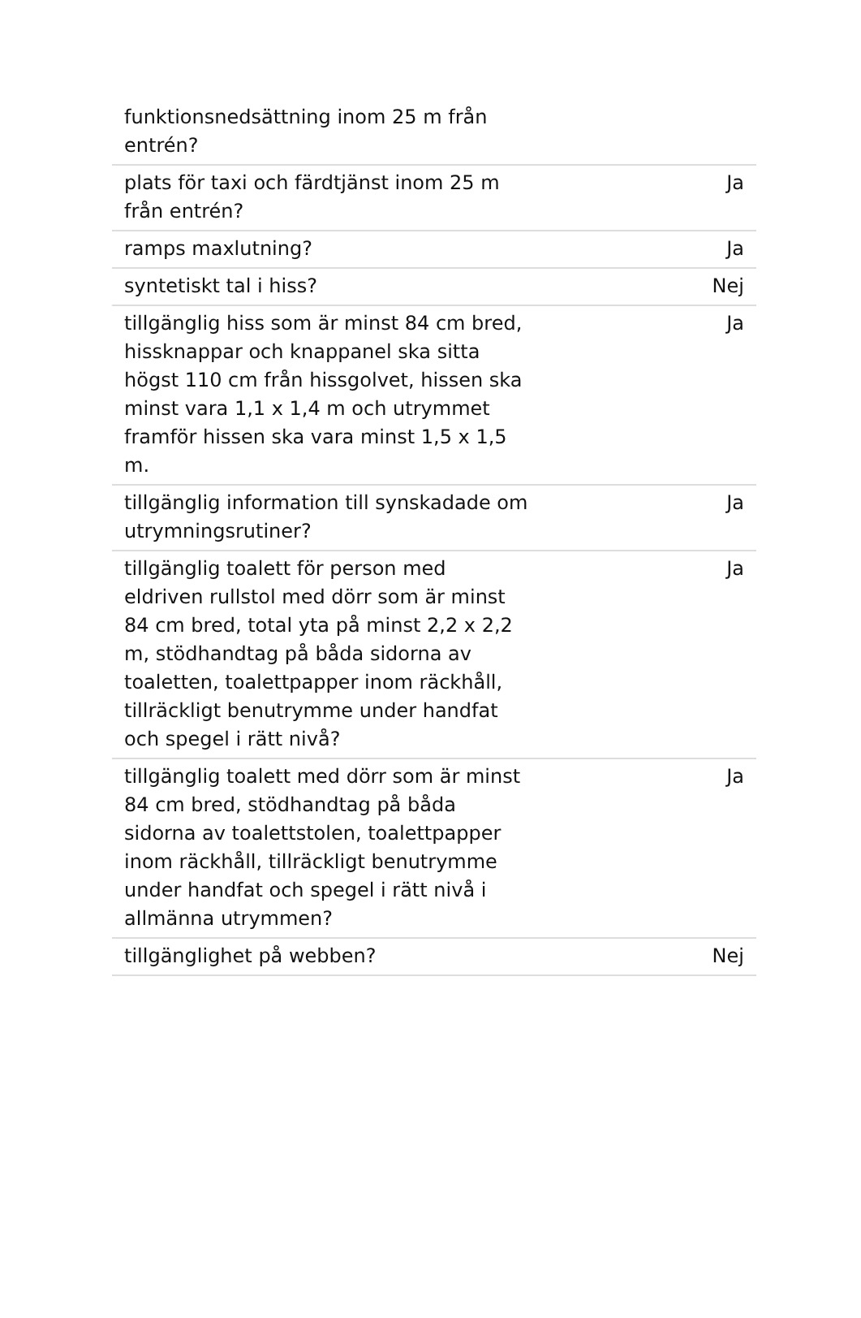| funktionsnedsättning inom 25 m från entrén? | |
| plats för taxi och färdtjänst inom 25 m från entrén? | Ja |
| ramps maxlutning? | Ja |
| syntetiskt tal i hiss? | Nej |
| tillgänglig hiss som är minst 84 cm bred, hissknappar och knappanel ska sitta högst 110 cm från hissgolvet, hissen ska minst vara 1,1 x 1,4 m och utrymmet framför hissen ska vara minst 1,5 x 1,5 m. | Ja |
| tillgänglig information till synskadade om utrymningsrutiner? | Ja |
| tillgänglig toalett för person med eldriven rullstol med dörr som är minst 84 cm bred, total yta på minst 2,2 x 2,2 m, stödhandtag på båda sidorna av toaletten, toalettpapper inom räckhåll, tillräckligt benutrymme under handfat och spegel i rätt nivå? | Ja |
| tillgänglig toalett med dörr som är minst 84 cm bred, stödhandtag på båda sidorna av toalettstolen, toalettpapper inom räckhåll, tillräckligt benutrymme under handfat och spegel i rätt nivå i allmänna utrymmen? | Ja |
| tillgänglighet på webben? | Nej |